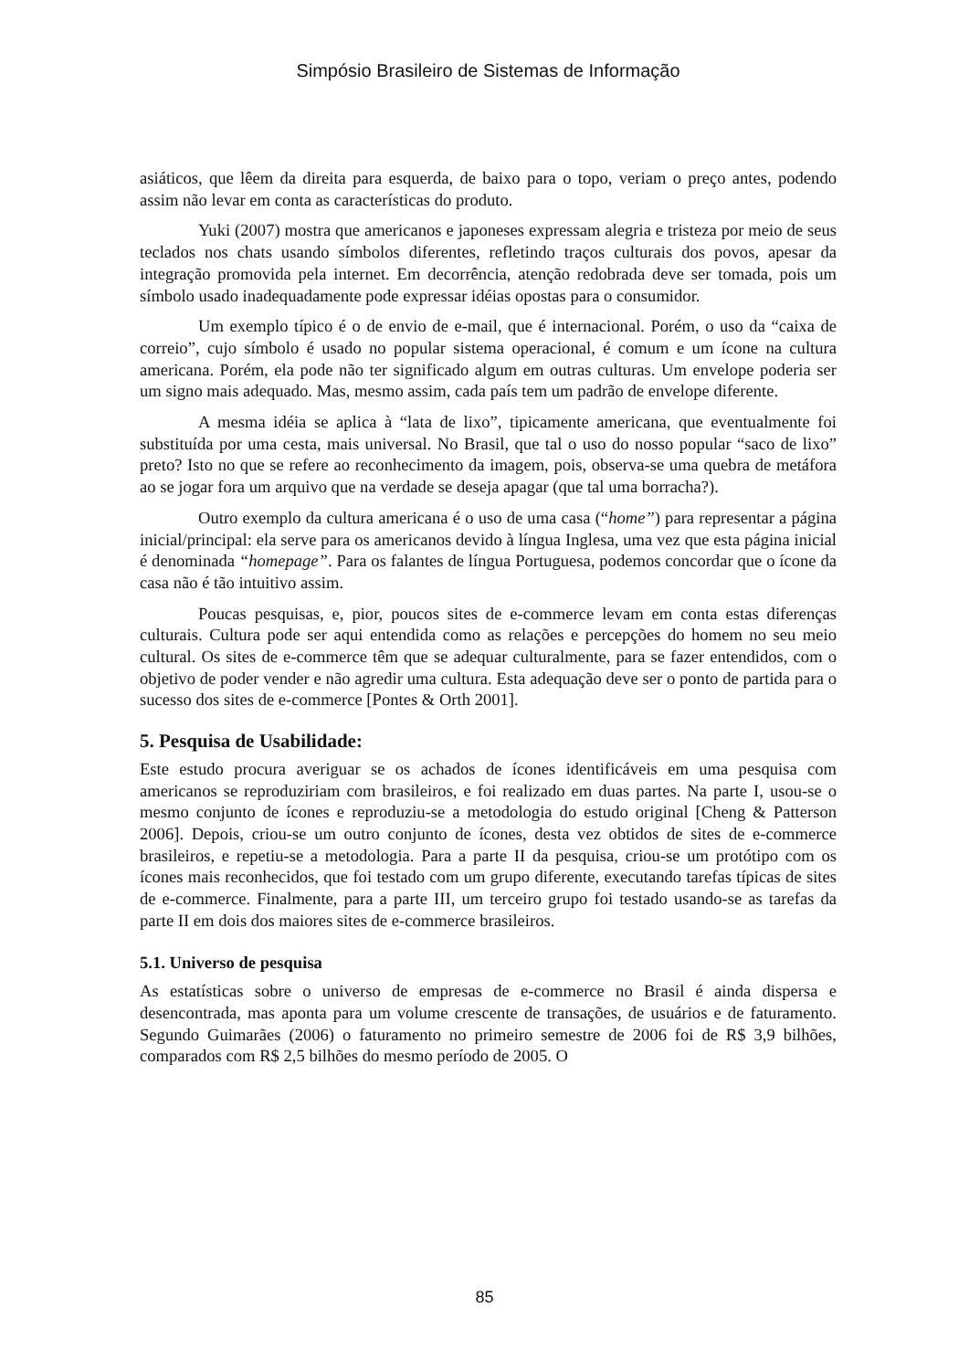Simpósio Brasileiro de Sistemas de Informação
asiáticos, que lêem da direita para esquerda, de baixo para o topo, veriam o preço antes, podendo assim não levar em conta as características do produto.
Yuki (2007) mostra que americanos e japoneses expressam alegria e tristeza por meio de seus teclados nos chats usando símbolos diferentes, refletindo traços culturais dos povos, apesar da integração promovida pela internet. Em decorrência, atenção redobrada deve ser tomada, pois um símbolo usado inadequadamente pode expressar idéias opostas para o consumidor.
Um exemplo típico é o de envio de e-mail, que é internacional. Porém, o uso da “caixa de correio”, cujo símbolo é usado no popular sistema operacional, é comum e um ícone na cultura americana. Porém, ela pode não ter significado algum em outras culturas. Um envelope poderia ser um signo mais adequado. Mas, mesmo assim, cada país tem um padrão de envelope diferente.
A mesma idéia se aplica à “lata de lixo”, tipicamente americana, que eventualmente foi substituída por uma cesta, mais universal. No Brasil, que tal o uso do nosso popular “saco de lixo” preto? Isto no que se refere ao reconhecimento da imagem, pois, observa-se uma quebra de metáfora ao se jogar fora um arquivo que na verdade se deseja apagar (que tal uma borracha?).
Outro exemplo da cultura americana é o uso de uma casa (“home”) para representar a página inicial/principal: ela serve para os americanos devido à língua Inglesa, uma vez que esta página inicial é denominada “homepage”. Para os falantes de língua Portuguesa, podemos concordar que o ícone da casa não é tão intuitivo assim.
Poucas pesquisas, e, pior, poucos sites de e-commerce levam em conta estas diferenças culturais. Cultura pode ser aqui entendida como as relações e percepções do homem no seu meio cultural. Os sites de e-commerce têm que se adequar culturalmente, para se fazer entendidos, com o objetivo de poder vender e não agredir uma cultura. Esta adequação deve ser o ponto de partida para o sucesso dos sites de e-commerce [Pontes & Orth 2001].
5. Pesquisa de Usabilidade:
Este estudo procura averiguar se os achados de ícones identificáveis em uma pesquisa com americanos se reproduziriam com brasileiros, e foi realizado em duas partes. Na parte I, usou-se o mesmo conjunto de ícones e reproduziu-se a metodologia do estudo original [Cheng & Patterson 2006]. Depois, criou-se um outro conjunto de ícones, desta vez obtidos de sites de e-commerce brasileiros, e repetiu-se a metodologia. Para a parte II da pesquisa, criou-se um protótipo com os ícones mais reconhecidos, que foi testado com um grupo diferente, executando tarefas típicas de sites de e-commerce. Finalmente, para a parte III, um terceiro grupo foi testado usando-se as tarefas da parte II em dois dos maiores sites de e-commerce brasileiros.
5.1. Universo de pesquisa
As estatísticas sobre o universo de empresas de e-commerce no Brasil é ainda dispersa e desencontrada, mas aponta para um volume crescente de transações, de usuários e de faturamento. Segundo Guimarães (2006) o faturamento no primeiro semestre de 2006 foi de R$ 3,9 bilhões, comparados com R$ 2,5 bilhões do mesmo período de 2005. O
85